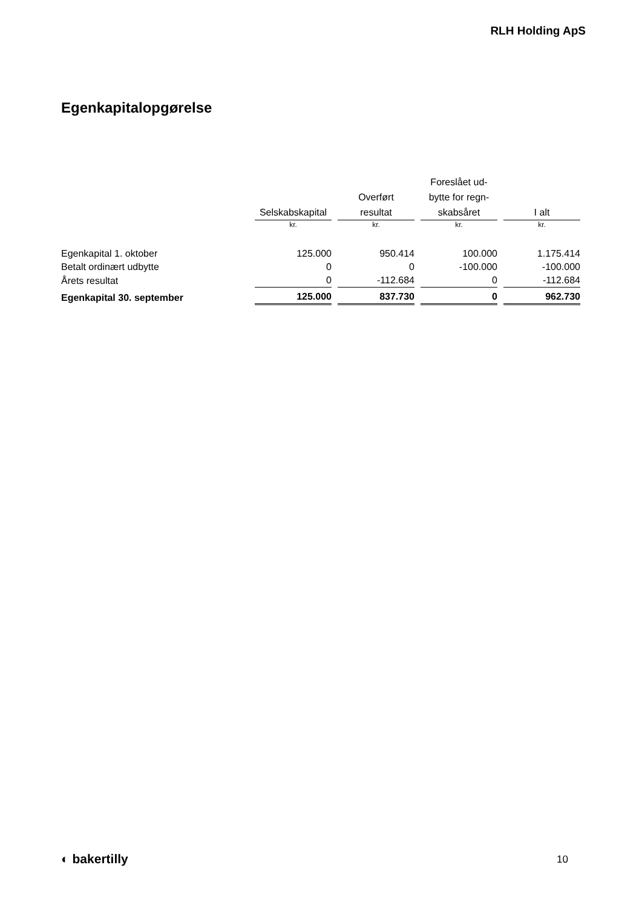RLH Holding ApS
Egenkapitalopgørelse
| | Selskabskapital | Overført resultat | Foreslået ud- bytte for regn- skabsåret | I alt |
| --- | --- | --- | --- | --- |
| | kr. | kr. | kr. | kr. |
| Egenkapital 1. oktober | 125.000 | 950.414 | 100.000 | 1.175.414 |
| Betalt ordinært udbytte | 0 | 0 | -100.000 | -100.000 |
| Årets resultat | 0 | -112.684 | 0 | -112.684 |
| Egenkapital 30. september | 125.000 | 837.730 | 0 | 962.730 |
◐ bakertilly 10